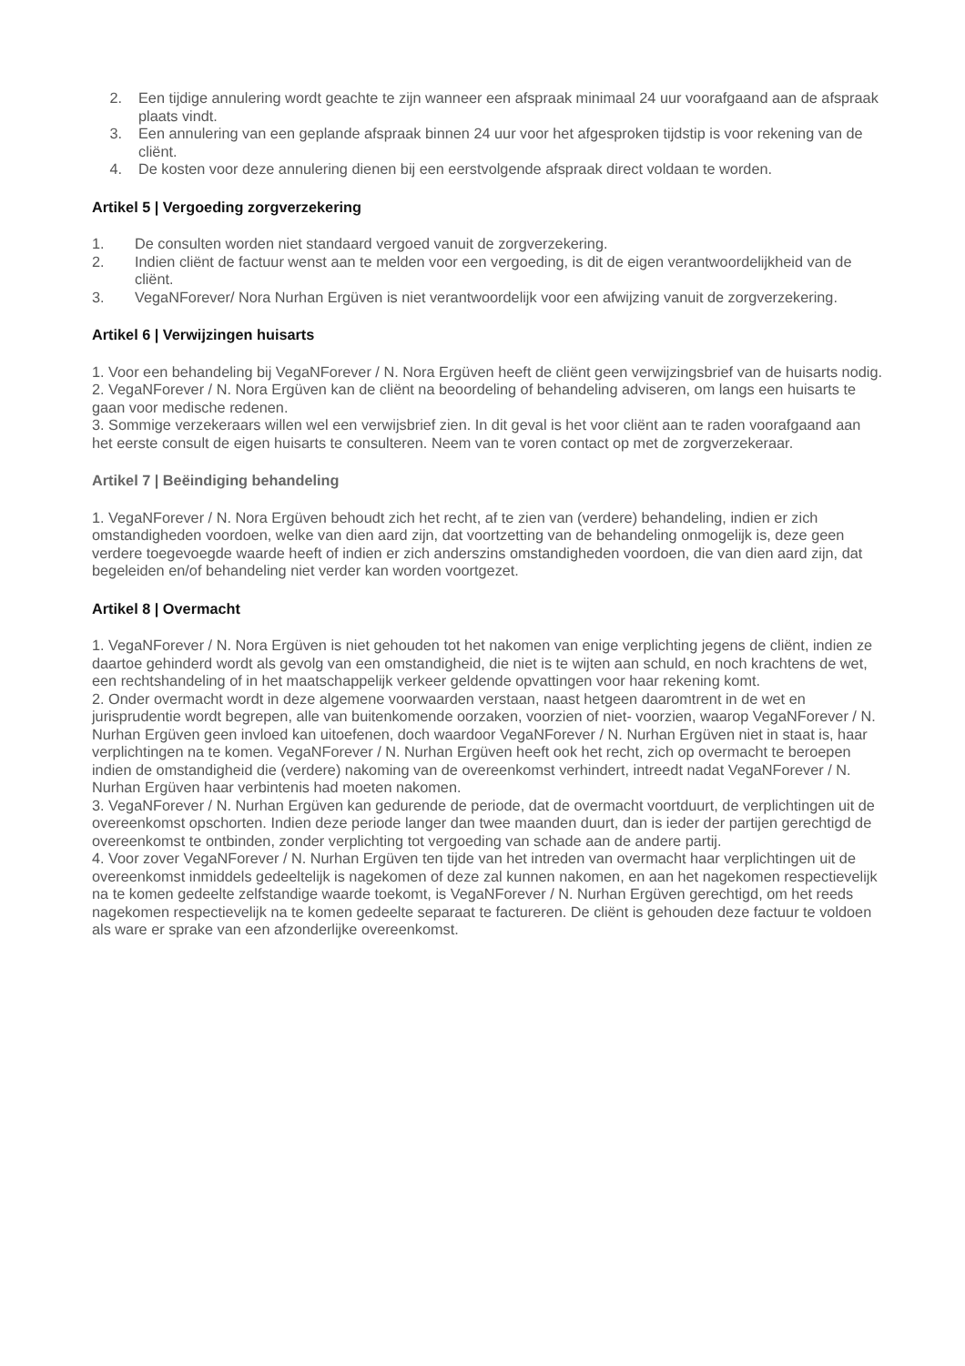2. Een tijdige annulering wordt geachte te zijn wanneer een afspraak minimaal 24 uur voorafgaand aan de afspraak plaats vindt.
3. Een annulering van een geplande afspraak binnen 24 uur voor het afgesproken tijdstip is voor rekening van de cliënt.
4. De kosten voor deze annulering dienen bij een eerstvolgende afspraak direct voldaan te worden.
Artikel 5 | Vergoeding zorgverzekering
1. De consulten worden niet standaard vergoed vanuit de zorgverzekering.
2. Indien cliënt de factuur wenst aan te melden voor een vergoeding, is dit de eigen verantwoordelijkheid van de cliënt.
3. VegaNForever/ Nora Nurhan Ergüven is niet verantwoordelijk voor een afwijzing vanuit de zorgverzekering.
Artikel 6 | Verwijzingen huisarts
1. Voor een behandeling bij VegaNForever / N. Nora Ergüven heeft de cliënt geen verwijzingsbrief van de huisarts nodig.
2. VegaNForever / N. Nora Ergüven kan de cliënt na beoordeling of behandeling adviseren, om langs een huisarts te gaan voor medische redenen.
3. Sommige verzekeraars willen wel een verwijsbrief zien. In dit geval is het voor cliënt aan te raden voorafgaand aan het eerste consult de eigen huisarts te consulteren. Neem van te voren contact op met de zorgverzekeraar.
Artikel 7 | Beëindiging behandeling
1. VegaNForever / N. Nora Ergüven behoudt zich het recht, af te zien van (verdere) behandeling, indien er zich omstandigheden voordoen, welke van dien aard zijn, dat voortzetting van de behandeling onmogelijk is, deze geen verdere toegevoegde waarde heeft of indien er zich anderszins omstandigheden voordoen, die van dien aard zijn, dat begeleiden en/of behandeling niet verder kan worden voortgezet.
Artikel 8 | Overmacht
1. VegaNForever / N. Nora Ergüven is niet gehouden tot het nakomen van enige verplichting jegens de cliënt, indien ze daartoe gehinderd wordt als gevolg van een omstandigheid, die niet is te wijten aan schuld, en noch krachtens de wet, een rechtshandeling of in het maatschappelijk verkeer geldende opvattingen voor haar rekening komt.
2. Onder overmacht wordt in deze algemene voorwaarden verstaan, naast hetgeen daaromtrent in de wet en jurisprudentie wordt begrepen, alle van buitenkomende oorzaken, voorzien of niet- voorzien, waarop VegaNForever / N. Nurhan Ergüven geen invloed kan uitoefenen, doch waardoor VegaNForever / N. Nurhan Ergüven niet in staat is, haar verplichtingen na te komen. VegaNForever / N. Nurhan Ergüven heeft ook het recht, zich op overmacht te beroepen indien de omstandigheid die (verdere) nakoming van de overeenkomst verhindert, intreedt nadat VegaNForever / N. Nurhan Ergüven haar verbintenis had moeten nakomen.
3. VegaNForever / N. Nurhan Ergüven kan gedurende de periode, dat de overmacht voortduurt, de verplichtingen uit de overeenkomst opschorten. Indien deze periode langer dan twee maanden duurt, dan is ieder der partijen gerechtigd de overeenkomst te ontbinden, zonder verplichting tot vergoeding van schade aan de andere partij.
4. Voor zover VegaNForever / N. Nurhan Ergüven ten tijde van het intreden van overmacht haar verplichtingen uit de overeenkomst inmiddels gedeeltelijk is nagekomen of deze zal kunnen nakomen, en aan het nagekomen respectievelijk na te komen gedeelte zelfstandige waarde toekomt, is VegaNForever / N. Nurhan Ergüven gerechtigd, om het reeds nagekomen respectievelijk na te komen gedeelte separaat te factureren. De cliënt is gehouden deze factuur te voldoen als ware er sprake van een afzonderlijke overeenkomst.